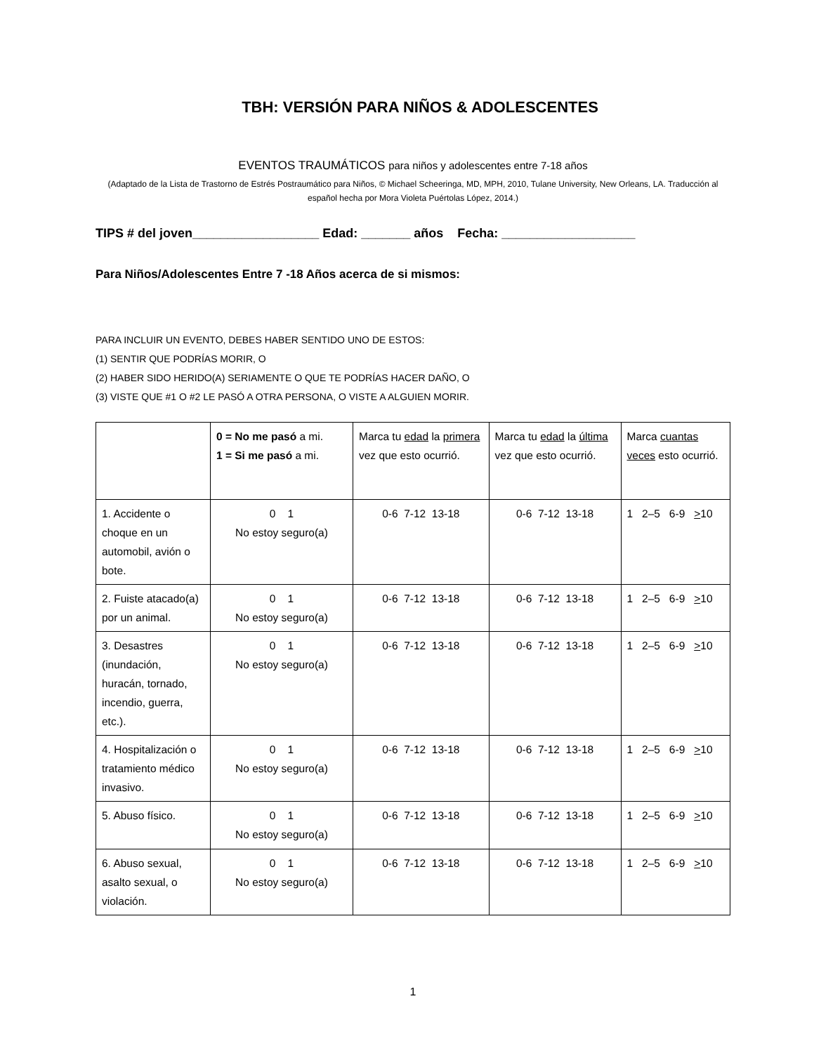TBH: VERSIÓN PARA NIÑOS & ADOLESCENTES
EVENTOS TRAUMÁTICOS para niños y adolescentes entre 7-18 años
(Adaptado de la Lista de Trastorno de Estrés Postraumático para Niños, © Michael Scheeringa, MD, MPH, 2010, Tulane University, New Orleans, LA. Traducción al español hecha por Mora Violeta Puértolas López, 2014.)
TIPS # del joven__________________ Edad: _______ años Fecha: ___________________
Para Niños/Adolescentes Entre 7 -18 Años acerca de si mismos:
PARA INCLUIR UN EVENTO, DEBES HABER SENTIDO UNO DE ESTOS:
(1) SENTIR QUE PODRÍAS MORIR, O
(2) HABER SIDO HERIDO(A) SERIAMENTE O QUE TE PODRÍAS HACER DAÑO, O
(3) VISTE QUE #1 O #2 LE PASÓ A OTRA PERSONA, O VISTE A ALGUIEN MORIR.
| | 0 = No me pasó a mi. 1 = Si me pasó a mi. | Marca tu edad la primera vez que esto ocurrió. | Marca tu edad la última vez que esto ocurrió. | Marca cuantas veces esto ocurrió. |
| 1. Accidente o choque en un automobil, avión o bote. | 0 1 No estoy seguro(a) | 0-6 7-12 13-18 | 0-6 7-12 13-18 | 1 2–5 6-9 > 10 |
| 2. Fuiste atacado(a) por un animal. | 0 1 No estoy seguro(a) | 0-6 7-12 13-18 | 0-6 7-12 13-18 | 1 2–5 6-9 > 10 |
| 3. Desastres (inundación, huracán, tornado, incendio, guerra, etc.). | 0 1 No estoy seguro(a) | 0-6 7-12 13-18 | 0-6 7-12 13-18 | 1 2–5 6-9 > 10 |
| 4. Hospitalización o tratamiento médico invasivo. | 0 1 No estoy seguro(a) | 0-6 7-12 13-18 | 0-6 7-12 13-18 | 1 2–5 6-9 > 10 |
| 5. Abuso físico. | 0 1 No estoy seguro(a) | 0-6 7-12 13-18 | 0-6 7-12 13-18 | 1 2–5 6-9 > 10 |
| 6. Abuso sexual, asalto sexual, o violación. | 0 1 No estoy seguro(a) | 0-6 7-12 13-18 | 0-6 7-12 13-18 | 1 2–5 6-9 > 10 |
1